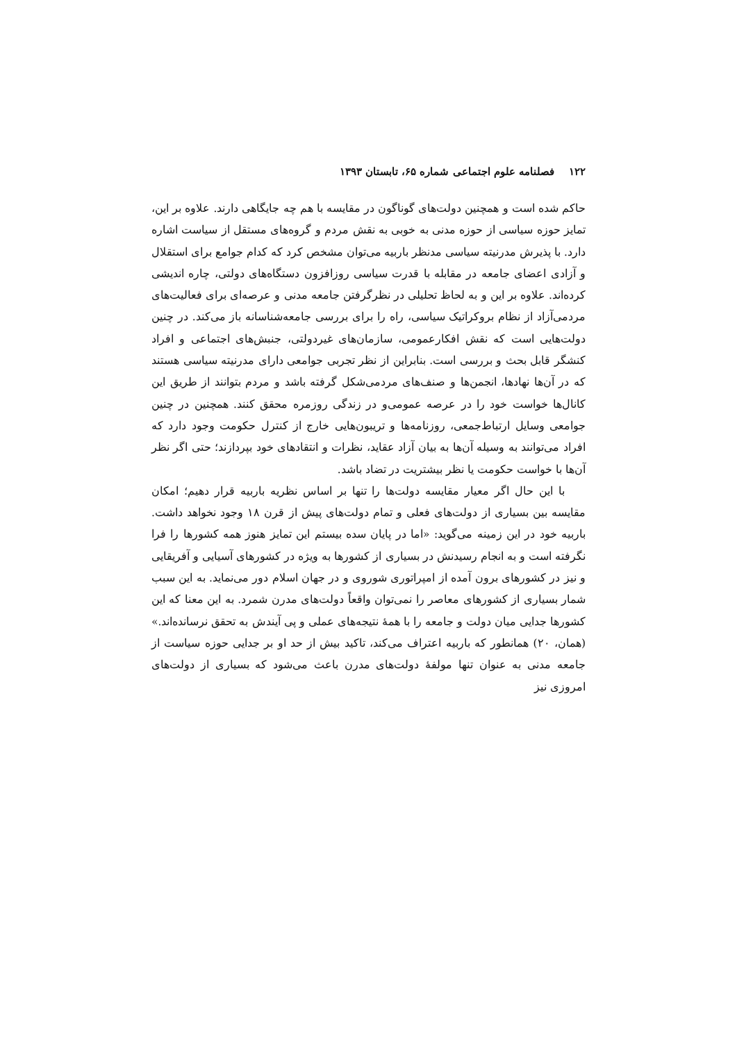۱۲۲ فصلنامه علوم اجتماعی شماره ۶۵، تابستان ۱۳۹۳
حاکم شده است و همچنین دولت‌های گوناگون در مقایسه با هم چه جایگاهی دارند. علاوه بر این، تمایز حوزه سیاسی از حوزه مدنی به خوبی به نقش مردم و گروه‌های مستقل از سیاست اشاره دارد. با پذیرش مدرنیته سیاسی مدنظر باربیه می‌توان مشخص کرد که کدام جوامع برای استقلال و آزادی اعضای جامعه در مقابله با قدرت سیاسی روزافزون دستگاه‌های دولتی، چاره اندیشی کرده‌اند. علاوه بر این و به لحاظ تحلیلی در نظرگرفتن جامعه مدنی و عرصه‌ای برای فعالیت‌های مردمی‌آزاد از نظام بروکراتیک سیاسی، راه را برای بررسی جامعه‌شناسانه باز می‌کند. در چنین دولت‌هایی است که نقش افکارعمومی، سازمان‌های غیردولتی، جنبش‌های اجتماعی و افراد کنشگر قابل بحث و بررسی است. بنابراین از نظر تجربی جوامعی دارای مدرنیته سیاسی هستند که در آن‌ها نهادها، انجمن‌ها و صنف‌های مردمی‌شکل گرفته باشد و مردم بتوانند از طریق این کانال‌ها خواست خود را در عرصه عمومی‌و در زندگی روزمره محقق کنند. همچنین در چنین جوامعی وسایل ارتباط‌جمعی، روزنامه‌ها و تریبون‌هایی خارج از کنترل حکومت وجود دارد که افراد می‌توانند به وسیله آن‌ها به بیان آزاد عقاید، نظرات و انتقادهای خود بپردازند؛ حتی اگر نظر آن‌ها با خواست حکومت یا نظر بیشتریت در تضاد باشد.
با این حال اگر معیار مقایسه دولت‌ها را تنها بر اساس نظریه باربیه قرار دهیم؛ امکان مقایسه بین بسیاری از دولت‌های فعلی و تمام دولت‌های پیش از قرن ۱۸ وجود نخواهد داشت. باربیه خود در این زمینه می‌گوید: «اما در پایان سده بیستم این تمایز هنوز همه کشورها را فرا نگرفته است و به انجام رسیدنش در بسیاری از کشورها به ویژه در کشورهای آسیایی و آفریقایی و نیز در کشورهای برون آمده از امپراتوری شوروی و در جهان اسلام دور می‌نماید. به این سبب شمار بسیاری از کشورهای معاصر را نمی‌توان واقعاً دولت‌های مدرن شمرد. به این معنا که این کشورها جدایی میان دولت و جامعه را با همهٔ نتیجه‌های عملی و پی آیندش به تحقق نرسانده‌اند.» (همان، ۲۰) همانطور که باربیه اعتراف می‌کند، تاکید بیش از حد او بر جدایی حوزه سیاست از جامعه مدنی به عنوان تنها مولفهٔ دولت‌های مدرن باعث می‌شود که بسیاری از دولت‌های امروزی نیز